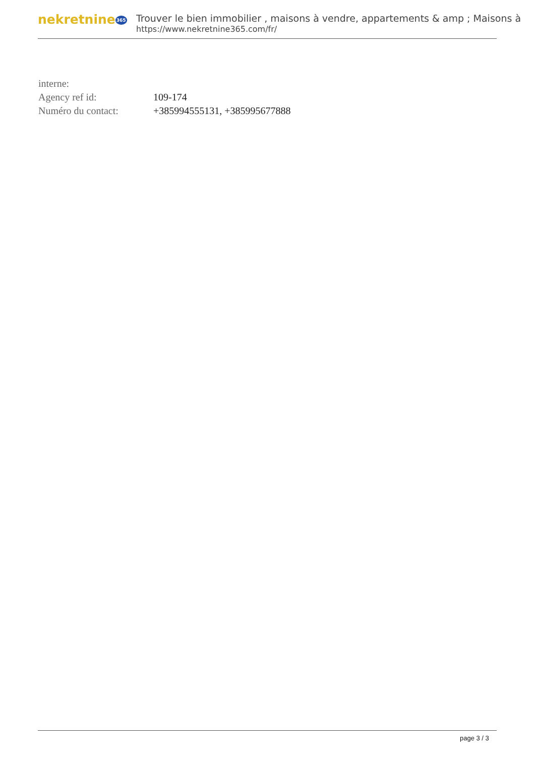nekretnine365
Trouver le bien immobilier , maisons à vendre, appartements & amp ; Maisons à
https://www.nekretnine365.com/fr/
| interne: | |
| Agency ref id: | 109-174 |
| Numéro du contact: | +385994555131, +385995677888 |
page 3 / 3